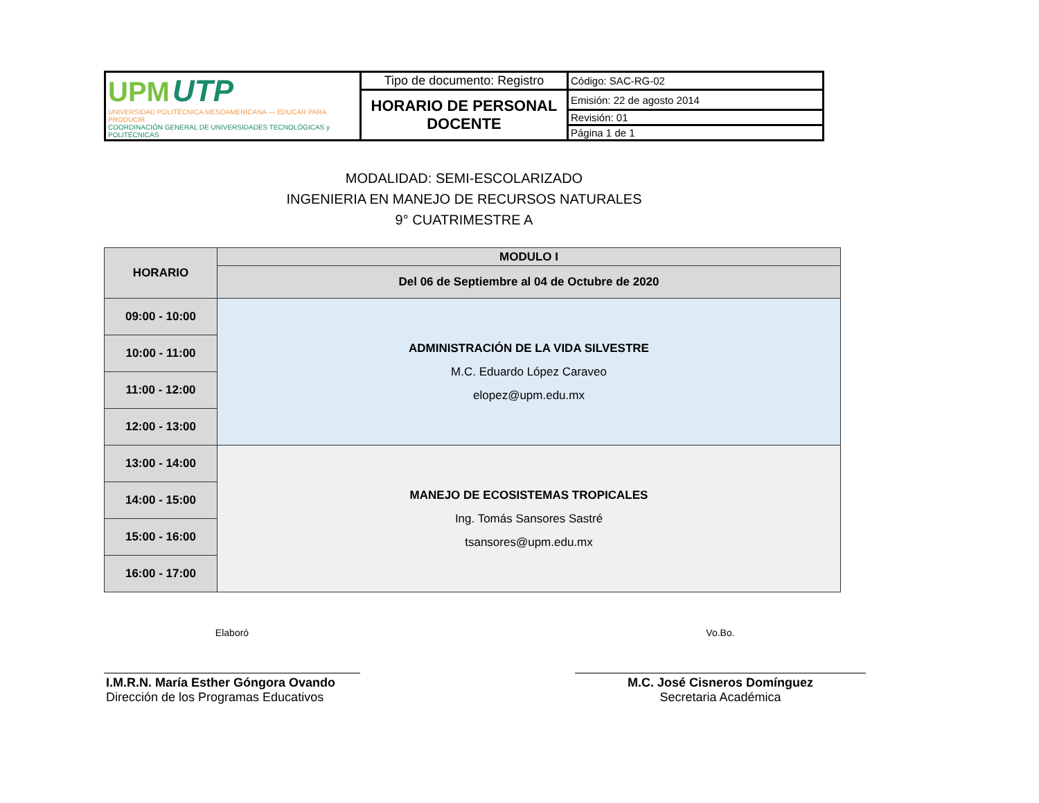| UPM UTP UNIVERSIDAD POLITÉCNICA MESOAMERICANA — EDUCAR PARA PRODUCIR COORDINACIÓN GENERAL DE UNIVERSIDADES TECNOLÓGICAS y POLITÉCNICAS | Tipo de documento: Registro | Código: SAC-RG-02 |
| | HORARIO DE PERSONAL DOCENTE | Emisión: 22 de agosto 2014 |
| | | Revisión: 01 |
| | | Página 1 de 1 |
MODALIDAD: SEMI-ESCOLARIZADO
INGENIERIA EN MANEJO DE RECURSOS NATURALES
9° CUATRIMESTRE A
| HORARIO | MODULO I |
| --- | --- |
| | Del 06 de Septiembre al 04 de Octubre de 2020 |
| 09:00 - 10:00 | ADMINISTRACIÓN DE LA VIDA SILVESTRE M.C. Eduardo López Caraveo elopez@upm.edu.mx |
| 10:00 - 11:00 | |
| 11:00 - 12:00 | |
| 12:00 - 13:00 | |
| 13:00 - 14:00 | MANEJO DE ECOSISTEMAS TROPICALES Ing. Tomás Sansores Sastré tsansores@upm.edu.mx |
| 14:00 - 15:00 | |
| 15:00 - 16:00 | |
| 16:00 - 17:00 | |
Elaboró
I.M.R.N. María Esther Góngora Ovando
Dirección de los Programas Educativos
Vo.Bo.
M.C. José Cisneros Domínguez
Secretaria Académica